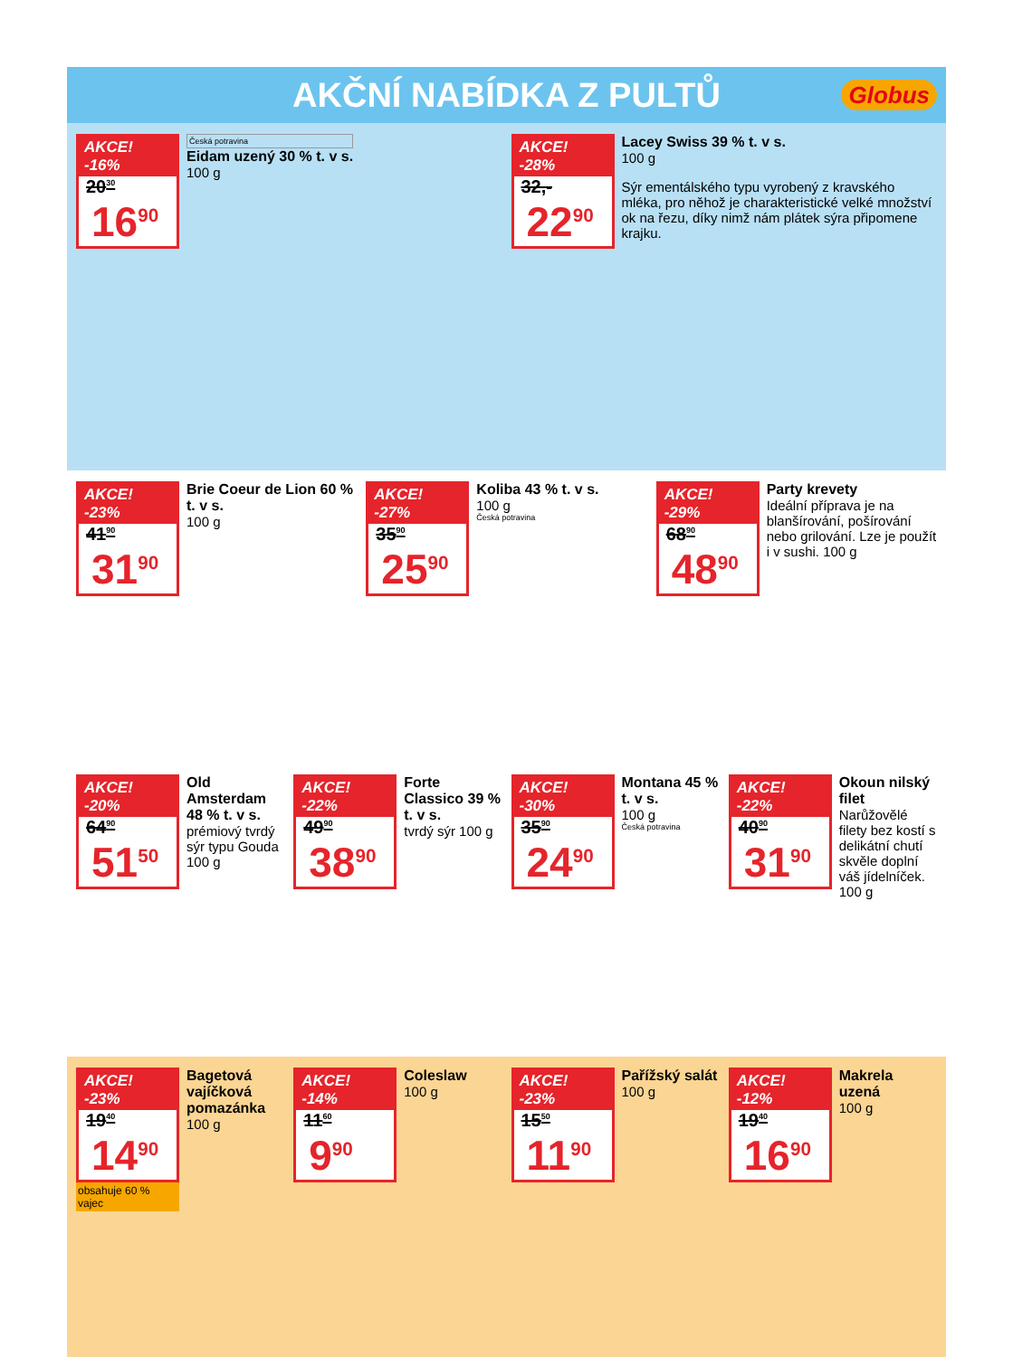AKČNÍ NABÍDKA Z PULTŮ Globus
AKCE! -16%
20<sup>30</sup>
16<sup>90</sup>
Česká potravina
Eidam uzený 30 % t. v s.
100 g
AKCE! -28%
32,-
22<sup>90</sup>
Lacey Swiss 39 % t. v s.
100 g
Sýr ementálského typu vyrobený z kravského mléka, pro něhož je charakteristické velké množství ok na řezu, díky nimž nám plátek sýra připomene krajku.
AKCE! -23%
41<sup>90</sup>
31<sup>90</sup>
Brie Coeur de Lion 60 % t. v s.
100 g
AKCE! -27%
35<sup>90</sup>
25<sup>90</sup>
Koliba 43 % t. v s.
100 g
Česká potravina
AKCE! -29%
68<sup>90</sup>
48<sup>90</sup>
Party krevety
Ideální příprava je na blanšírování, pošírování nebo grilování. Lze je použít i v sushi. 100 g
AKCE! -20%
64<sup>90</sup>
51<sup>50</sup>
Old Amsterdam 48 % t. v s.
prémiový tvrdý sýr typu Gouda 100 g
AKCE! -22%
49<sup>90</sup>
38<sup>90</sup>
Forte Classico 39 % t. v s.
tvrdý sýr 100 g
AKCE! -30%
35<sup>90</sup>
24<sup>90</sup>
Montana 45 % t. v s.
100 g
Česká potravina
AKCE! -22%
40<sup>90</sup>
31<sup>90</sup>
Okoun nilský filet
Narůžovělé filety bez kostí s delikátní chutí skvěle doplní váš jídelníček. 100 g
AKCE! -23%
19<sup>40</sup>
14<sup>90</sup>
obsahuje 60 % vajec
Bagetová vajíčková pomazánka
100 g
AKCE! -14%
11<sup>60</sup>
9<sup>90</sup>
Coleslaw
100 g
AKCE! -23%
15<sup>50</sup>
11<sup>90</sup>
Pařížský salát
100 g
AKCE! -12%
19<sup>40</sup>
16<sup>90</sup>
Makrela uzená
100 g